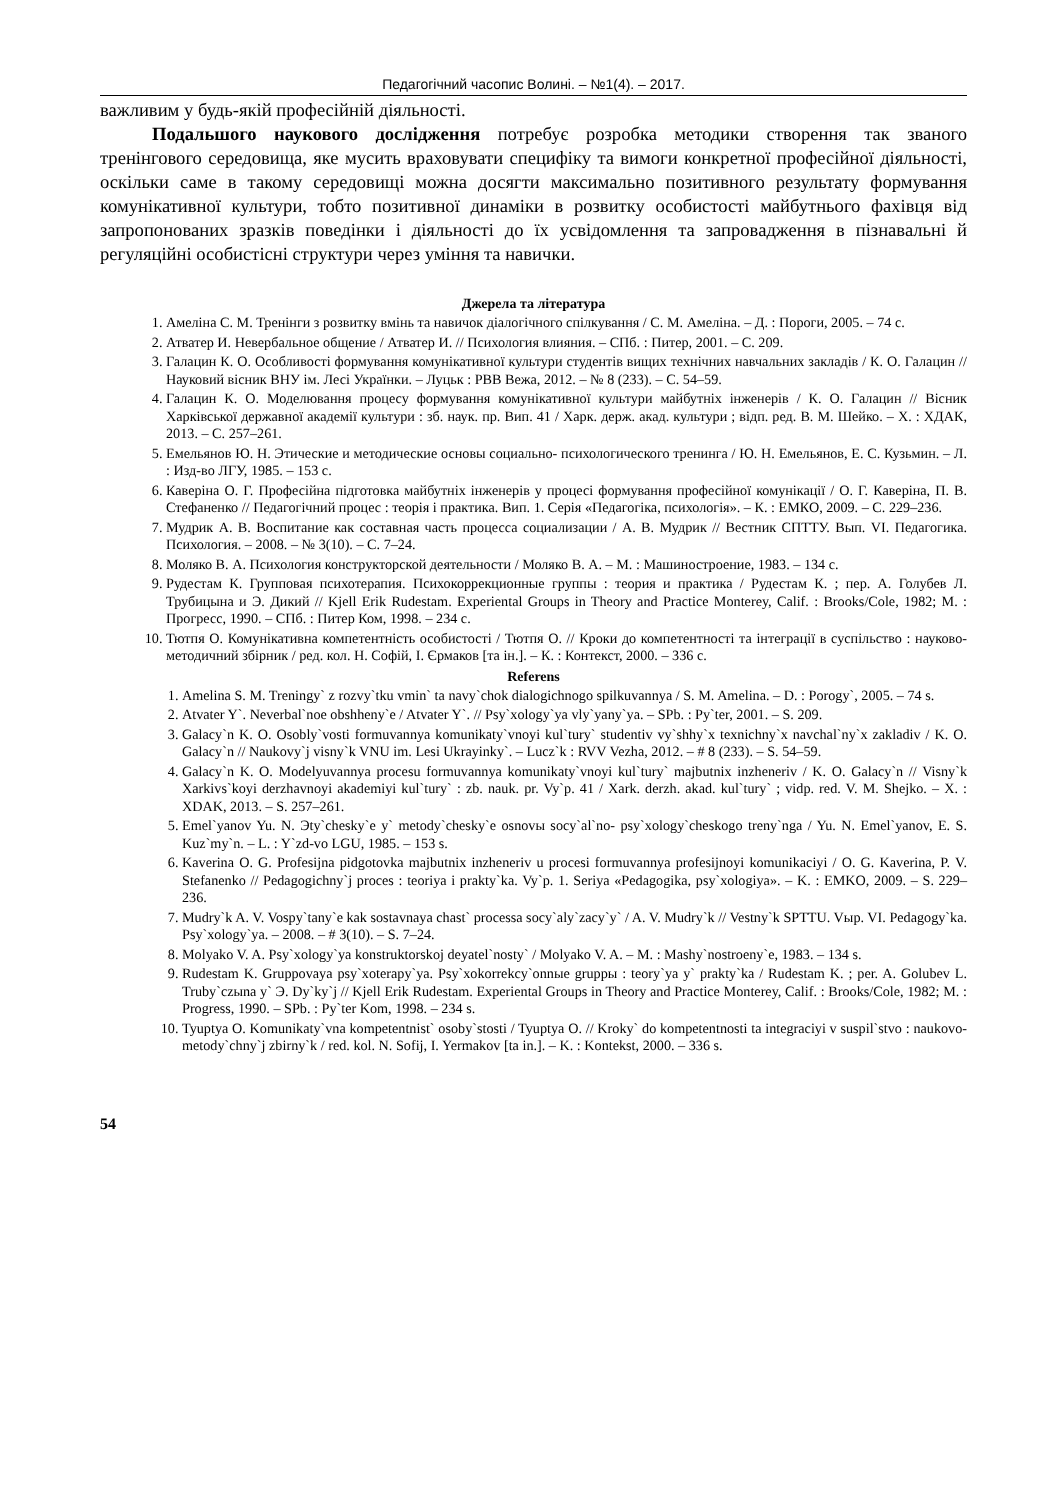Педагогічний часопис Волині. – №1(4). – 2017.
важливим у будь-якій професійній діяльності.
Подальшого наукового дослідження потребує розробка методики створення так званого тренінгового середовища, яке мусить враховувати специфіку та вимоги конкретної професійної діяльності, оскільки саме в такому середовищі можна досягти максимально позитивного результату формування комунікативної культури, тобто позитивної динаміки в розвитку особистості майбутнього фахівця від запропонованих зразків поведінки і діяльності до їх усвідомлення та запровадження в пізнавальні й регуляційні особистісні структури через уміння та навички.
Джерела та література
1. Амеліна С. М. Тренінги з розвитку вмінь та навичок діалогічного спілкування / С. М. Амеліна. – Д. : Пороги, 2005. – 74 с.
2. Атватер И. Невербальное общение / Атватер И. // Психология влияния. – СПб. : Питер, 2001. – С. 209.
3. Галацин К. О. Особливості формування комунікативної культури студентів вищих технічних навчальних закладів / К. О. Галацин // Науковий вісник ВНУ ім. Лесі Українки. – Луцьк : РВВ Вежа, 2012. – № 8 (233). – С. 54–59.
4. Галацин К. О. Моделювання процесу формування комунікативної культури майбутніх інженерів / К. О. Галацин // Вісник Харківської державної академії культури : зб. наук. пр. Вип. 41 / Харк. держ. акад. культури ; відп. ред. В. М. Шейко. – Х. : ХДАК, 2013. – С. 257–261.
5. Емельянов Ю. Н. Этические и методические основы социально- психологического тренинга / Ю. Н. Емельянов, Е. С. Кузьмин. – Л. : Изд-во ЛГУ, 1985. – 153 с.
6. Каверіна О. Г. Професійна підготовка майбутніх інженерів у процесі формування професійної комунікації / О. Г. Каверіна, П. В. Стефаненко // Педагогічний процес : теорія і практика. Вип. 1. Серія «Педагогіка, психологія». – К. : ЕМКО, 2009. – С. 229–236.
7. Мудрик А. В. Воспитание как составная часть процесса социализации / А. В. Мудрик // Вестник СПТТУ. Вып. VI. Педагогика. Психология. – 2008. – № 3(10). – С. 7–24.
8. Моляко В. А. Психология конструкторской деятельности / Моляко В. А. – М. : Машиностроение, 1983. – 134 с.
9. Рудестам К. Групповая психотерапия. Психокоррекционные группы : теория и практика / Рудестам К. ; пер. А. Голубев Л. Трубицына и Э. Дикий // Kjell Erik Rudestam. Experiental Groups in Theory and Practice Monterey, Calif. : Brooks/Cole, 1982; М. : Прогресс, 1990. – СПб. : Питер Ком, 1998. – 234 с.
10. Тютпя О. Комунікативна компетентність особистості / Тютпя О. // Кроки до компетентності та інтеграції в суспільство : науково-методичний збірник / ред. кол. Н. Софій, І. Єрмаков [та ін.]. – К. : Контекст, 2000. – 336 с.
Referens
1. Amelina S. M. Treningy` z rozvy`tku vmin` ta navy`chok dialogichnogo spilkuvannya / S. M. Amelina. – D. : Porogy`, 2005. – 74 s.
2. Atvater Y`. Neverbal`noe obshheny`e / Atvater Y`. // Psy`xology`ya vly`yany`ya. – SPb. : Py`ter, 2001. – S. 209.
3. Galacy`n K. O. Osobly`vosti formuvannya komunikaty`vnoyi kul`tury` studentiv vy`shhy`x texnichny`x navchal`ny`x zakladiv / K. O. Galacy`n // Naukovy`j visny`k VNU im. Lesi Ukrayinky`. – Lucz`k : RVV Vezha, 2012. – # 8 (233). – S. 54–59.
4. Galacy`n K. O. Modelyuvannya procesu formuvannya komunikaty`vnoyi kul`tury` majbutnix inzheneriv / K. O. Galacy`n // Visny`k Xarkivs`koyi derzhavnoyi akademiyi kul`tury` : zb. nauk. pr. Vy`p. 41 / Xark. derzh. akad. kul`tury` ; vidp. red. V. M. Shejko. – X. : XDAK, 2013. – S. 257–261.
5. Emel`yanov Yu. N. Эty`chesky`e y` metody`chesky`e osnovы socy`al`no- psy`xology`cheskogo treny`nga / Yu. N. Emel`yanov, E. S. Kuz`my`n. – L. : Y`zd-vo LGU, 1985. – 153 s.
6. Kaverina O. G. Profesijna pidgotovka majbutnix inzheneriv u procesi formuvannya profesijnoyi komunikaciyi / O. G. Kaverina, P. V. Stefanenko // Pedagogichny`j proces : teoriya i prakty`ka. Vy`p. 1. Seriya «Pedagogika, psy`xologiya». – K. : EMKO, 2009. – S. 229–236.
7. Mudry`k A. V. Vospy`tany`e kak sostavnaya chast` processa socy`aly`zacy`y` / A. V. Mudry`k // Vestny`k SPTTU. Vыp. VI. Pedagogy`ka. Psy`xology`ya. – 2008. – # 3(10). – S. 7–24.
8. Molyako V. A. Psy`xology`ya konstruktorskoj deyatel`nosty` / Molyako V. A. – M. : Mashy`nostroeny`e, 1983. – 134 s.
9. Rudestam K. Gruppovaya psy`xoterapy`ya. Psy`xokorrekcy`onnыe gruppы : teory`ya y` prakty`ka / Rudestam K. ; per. A. Golubev L. Truby`czыna y` Э. Dy`ky`j // Kjell Erik Rudestam. Experiental Groups in Theory and Practice Monterey, Calif. : Brooks/Cole, 1982; M. : Progress, 1990. – SPb. : Py`ter Kom, 1998. – 234 s.
10. Tyuptya O. Komunikaty`vna kompetentnist` osoby`stosti / Tyuptya O. // Kroky` do kompetentnosti ta integraciyi v suspil`stvo : naukovo-metody`chny`j zbirny`k / red. kol. N. Sofij, I. Yermakov [ta in.]. – K. : Kontekst, 2000. – 336 s.
54